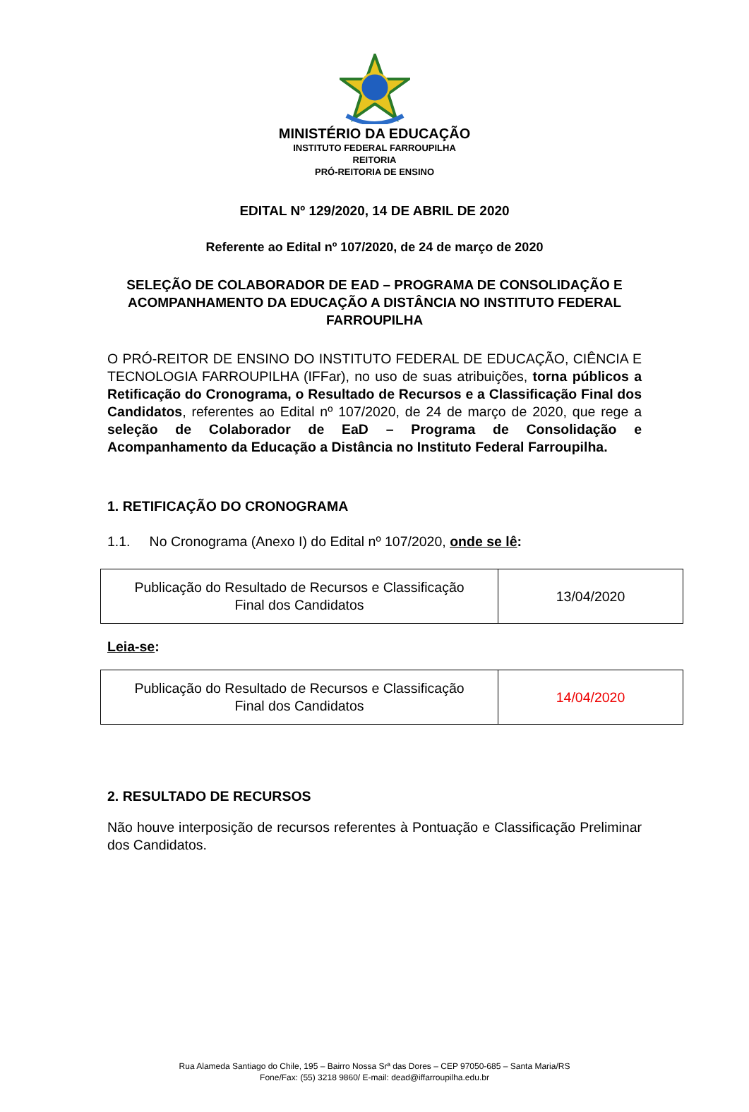MINISTÉRIO DA EDUCAÇÃO
INSTITUTO FEDERAL FARROUPILHA
REITORIA
PRÓ-REITORIA DE ENSINO
EDITAL Nº 129/2020, 14 DE ABRIL DE 2020
Referente ao Edital nº 107/2020, de 24 de março de 2020
SELEÇÃO DE COLABORADOR DE EAD – PROGRAMA DE CONSOLIDAÇÃO E ACOMPANHAMENTO DA EDUCAÇÃO A DISTÂNCIA NO INSTITUTO FEDERAL FARROUPILHA
O PRÓ-REITOR DE ENSINO DO INSTITUTO FEDERAL DE EDUCAÇÃO, CIÊNCIA E TECNOLOGIA FARROUPILHA (IFFar), no uso de suas atribuições, torna públicos a Retificação do Cronograma, o Resultado de Recursos e a Classificação Final dos Candidatos, referentes ao Edital nº 107/2020, de 24 de março de 2020, que rege a seleção de Colaborador de EaD – Programa de Consolidação e Acompanhamento da Educação a Distância no Instituto Federal Farroupilha.
1. RETIFICAÇÃO DO CRONOGRAMA
1.1. No Cronograma (Anexo I) do Edital nº 107/2020, onde se lê:
| Publicação do Resultado de Recursos e Classificação Final dos Candidatos | 13/04/2020 |
Leia-se:
| Publicação do Resultado de Recursos e Classificação Final dos Candidatos | 14/04/2020 |
2. RESULTADO DE RECURSOS
Não houve interposição de recursos referentes à Pontuação e Classificação Preliminar dos Candidatos.
Rua Alameda Santiago do Chile, 195 – Bairro Nossa Srª das Dores – CEP 97050-685 – Santa Maria/RS
Fone/Fax: (55) 3218 9860/ E-mail: dead@iffarroupilha.edu.br